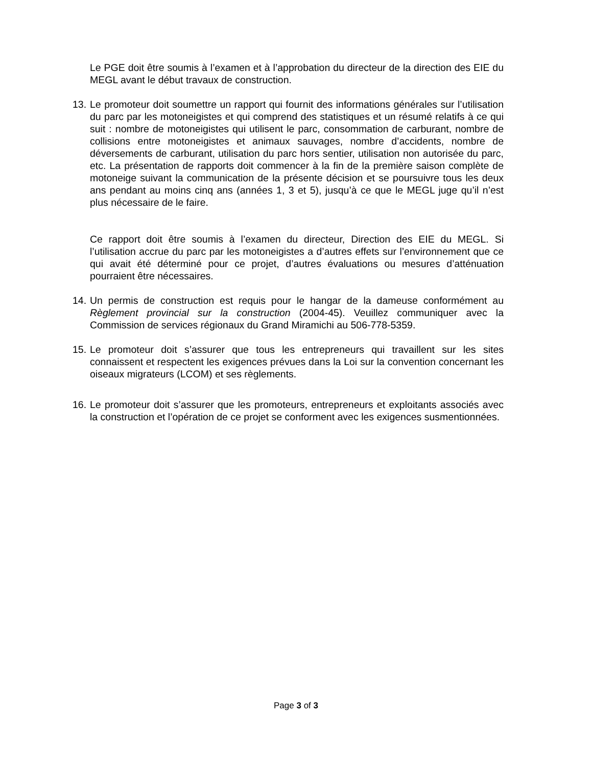Le PGE doit être soumis à l’examen et à l’approbation du directeur de la direction des EIE du MEGL avant le début travaux de construction.
13.
Le promoteur doit soumettre un rapport qui fournit des informations générales sur l’utilisation du parc par les motoneigistes et qui comprend des statistiques et un résumé relatifs à ce qui suit : nombre de motoneigistes qui utilisent le parc, consommation de carburant, nombre de collisions entre motoneigistes et animaux sauvages, nombre d’accidents, nombre de déversements de carburant, utilisation du parc hors sentier, utilisation non autorisée du parc, etc. La présentation de rapports doit commencer à la fin de la première saison complète de motoneige suivant la communication de la présente décision et se poursuivre tous les deux ans pendant au moins cinq ans (années 1, 3 et 5), jusqu’à ce que le MEGL juge qu’il n’est plus nécessaire de le faire.
Ce rapport doit être soumis à l’examen du directeur, Direction des EIE du MEGL. Si l’utilisation accrue du parc par les motoneigistes a d’autres effets sur l’environnement que ce qui avait été déterminé pour ce projet, d’autres évaluations ou mesures d’atténuation pourraient être nécessaires.
14.
Un permis de construction est requis pour le hangar de la dameuse conformément au Règlement provincial sur la construction (2004-45). Veuillez communiquer avec la Commission de services régionaux du Grand Miramichi au 506-778-5359.
15.
Le promoteur doit s’assurer que tous les entrepreneurs qui travaillent sur les sites connaissent et respectent les exigences prévues dans la Loi sur la convention concernant les oiseaux migrateurs (LCOM) et ses règlements.
16.
Le promoteur doit s’assurer que les promoteurs, entrepreneurs et exploitants associés avec la construction et l’opération de ce projet se conforment avec les exigences susmentionnées.
Page 3 of 3